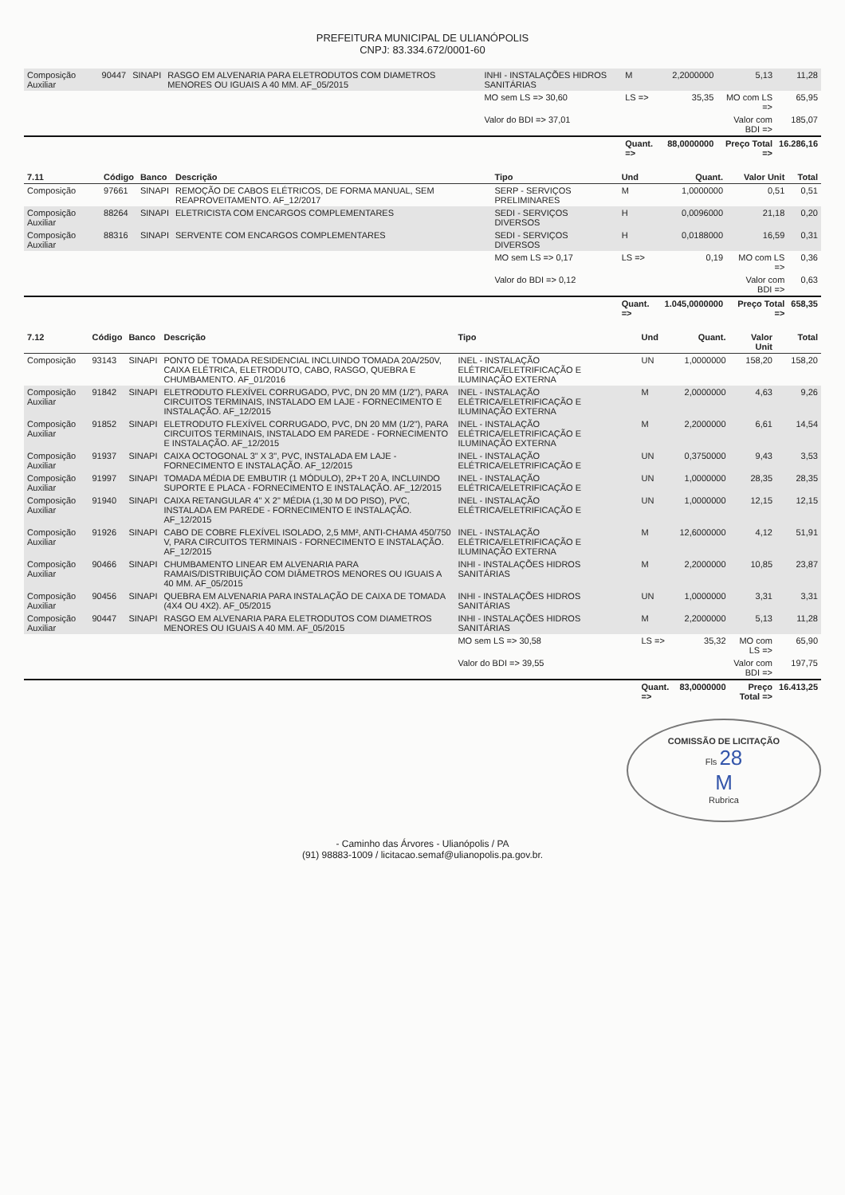PREFEITURA MUNICIPAL DE ULIANÓPOLIS
CNPJ: 83.334.672/0001-60
| Composição Auxiliar | 90447 | SINAPI | RASGO EM ALVENARIA PARA ELETRODUTOS COM DIAMETROS MENORES OU IGUAIS A 40 MM. AF_05/2015 | INHI - INSTALAÇÕES HIDROS SANITÁRIAS | M | 2,2000000 | 5,13 | 11,28 |
| | | | | MO sem LS => 30,60 | LS => | 35,35 | MO com LS => | 65,95 |
| | | | | Valor do BDI => 37,01 | | | Valor com BDI => | 185,07 |
| | | | | | Quant. => | 88,0000000 | Preço Total => | 16.286,16 |
| 7.11 | Código | Banco | Descrição | Tipo | Und | Quant. | Valor Unit | Total |
| --- | --- | --- | --- | --- | --- | --- | --- | --- |
| Composição | 97661 | SINAPI | REMOÇÃO DE CABOS ELÉTRICOS, DE FORMA MANUAL, SEM REAPROVEITAMENTO. AF_12/2017 | SERP - SERVIÇOS PRELIMINARES | M | 1,0000000 | 0,51 | 0,51 |
| Composição Auxiliar | 88264 | SINAPI | ELETRICISTA COM ENCARGOS COMPLEMENTARES | SEDI - SERVIÇOS DIVERSOS | H | 0,0096000 | 21,18 | 0,20 |
| Composição Auxiliar | 88316 | SINAPI | SERVENTE COM ENCARGOS COMPLEMENTARES | SEDI - SERVIÇOS DIVERSOS | H | 0,0188000 | 16,59 | 0,31 |
| | | | | MO sem LS => 0,17 | LS => | 0,19 | MO com LS => | 0,36 |
| | | | | Valor do BDI => 0,12 | | | Valor com BDI => | 0,63 |
| | | | | | Quant. => | 1.045,0000000 | Preço Total => | 658,35 |
| 7.12 | Código | Banco | Descrição | Tipo | Und | Quant. | Valor Unit | Total |
| --- | --- | --- | --- | --- | --- | --- | --- | --- |
| Composição | 93143 | SINAPI | PONTO DE TOMADA RESIDENCIAL INCLUINDO TOMADA 20A/250V, CAIXA ELÉTRICA, ELETRODUTO, CABO, RASGO, QUEBRA E CHUMBAMENTO. AF_01/2016 | INEL - INSTALAÇÃO ELÉTRICA/ELETRIFICAÇÃO E ILUMINAÇÃO EXTERNA | UN | 1,0000000 | 158,20 | 158,20 |
| Composição Auxiliar | 91842 | SINAPI | ELETRODUTO FLEXÍVEL CORRUGADO, PVC, DN 20 MM (1/2"), PARA CIRCUITOS TERMINAIS, INSTALADO EM LAJE - FORNECIMENTO E INSTALAÇÃO. AF_12/2015 | INEL - INSTALAÇÃO ELÉTRICA/ELETRIFICAÇÃO E ILUMINAÇÃO EXTERNA | M | 2,0000000 | 4,63 | 9,26 |
| Composição Auxiliar | 91852 | SINAPI | ELETRODUTO FLEXÍVEL CORRUGADO, PVC, DN 20 MM (1/2"), PARA CIRCUITOS TERMINAIS, INSTALADO EM PAREDE - FORNECIMENTO E INSTALAÇÃO. AF_12/2015 | INEL - INSTALAÇÃO ELÉTRICA/ELETRIFICAÇÃO E ILUMINAÇÃO EXTERNA | M | 2,2000000 | 6,61 | 14,54 |
| Composição Auxiliar | 91937 | SINAPI | CAIXA OCTOGONAL 3" X 3", PVC, INSTALADA EM LAJE - FORNECIMENTO E INSTALAÇÃO. AF_12/2015 | INEL - INSTALAÇÃO ELÉTRICA/ELETRIFICAÇÃO E | UN | 0,3750000 | 9,43 | 3,53 |
| Composição Auxiliar | 91997 | SINAPI | TOMADA MÉDIA DE EMBUTIR (1 MÓDULO), 2P+T 20 A, INCLUINDO SUPORTE E PLACA - FORNECIMENTO E INSTALAÇÃO. AF_12/2015 | INEL - INSTALAÇÃO ELÉTRICA/ELETRIFICAÇÃO E | UN | 1,0000000 | 28,35 | 28,35 |
| Composição Auxiliar | 91940 | SINAPI | CAIXA RETANGULAR 4" X 2" MÉDIA (1,30 M DO PISO), PVC, INSTALADA EM PAREDE - FORNECIMENTO E INSTALAÇÃO. AF_12/2015 | INEL - INSTALAÇÃO ELÉTRICA/ELETRIFICAÇÃO E | UN | 1,0000000 | 12,15 | 12,15 |
| Composição Auxiliar | 91926 | SINAPI | CABO DE COBRE FLEXÍVEL ISOLADO, 2,5 MM², ANTI-CHAMA 450/750 V, PARA CIRCUITOS TERMINAIS - FORNECIMENTO E INSTALAÇÃO. AF_12/2015 | INEL - INSTALAÇÃO ELÉTRICA/ELETRIFICAÇÃO E ILUMINAÇÃO EXTERNA | M | 12,6000000 | 4,12 | 51,91 |
| Composição Auxiliar | 90466 | SINAPI | CHUMBAMENTO LINEAR EM ALVENARIA PARA RAMAIS/DISTRIBUIÇÃO COM DIÂMETROS MENORES OU IGUAIS A 40 MM. AF_05/2015 | INHI - INSTALAÇÕES HIDROS SANITÁRIAS | M | 2,2000000 | 10,85 | 23,87 |
| Composição Auxiliar | 90456 | SINAPI | QUEBRA EM ALVENARIA PARA INSTALAÇÃO DE CAIXA DE TOMADA (4X4 OU 4X2). AF_05/2015 | INHI - INSTALAÇÕES HIDROS SANITÁRIAS | UN | 1,0000000 | 3,31 | 3,31 |
| Composição Auxiliar | 90447 | SINAPI | RASGO EM ALVENARIA PARA ELETRODUTOS COM DIAMETROS MENORES OU IGUAIS A 40 MM. AF_05/2015 | INHI - INSTALAÇÕES HIDROS SANITÁRIAS | M | 2,2000000 | 5,13 | 11,28 |
| | | | | MO sem LS => 30,58 | LS => | 35,32 | MO com LS => | 65,90 |
| | | | | Valor do BDI => 39,55 | | | Valor com BDI => | 197,75 |
| | | | | | Quant. => | 83,0000000 | Preço Total => | 16.413,25 |
COMISSÃO DE LICITAÇÃO
Fls 28
M
Rubrica
- Caminho das Árvores - Ulianópolis / PA
(91) 98883-1009 / licitacao.semaf@ulianopolis.pa.gov.br.